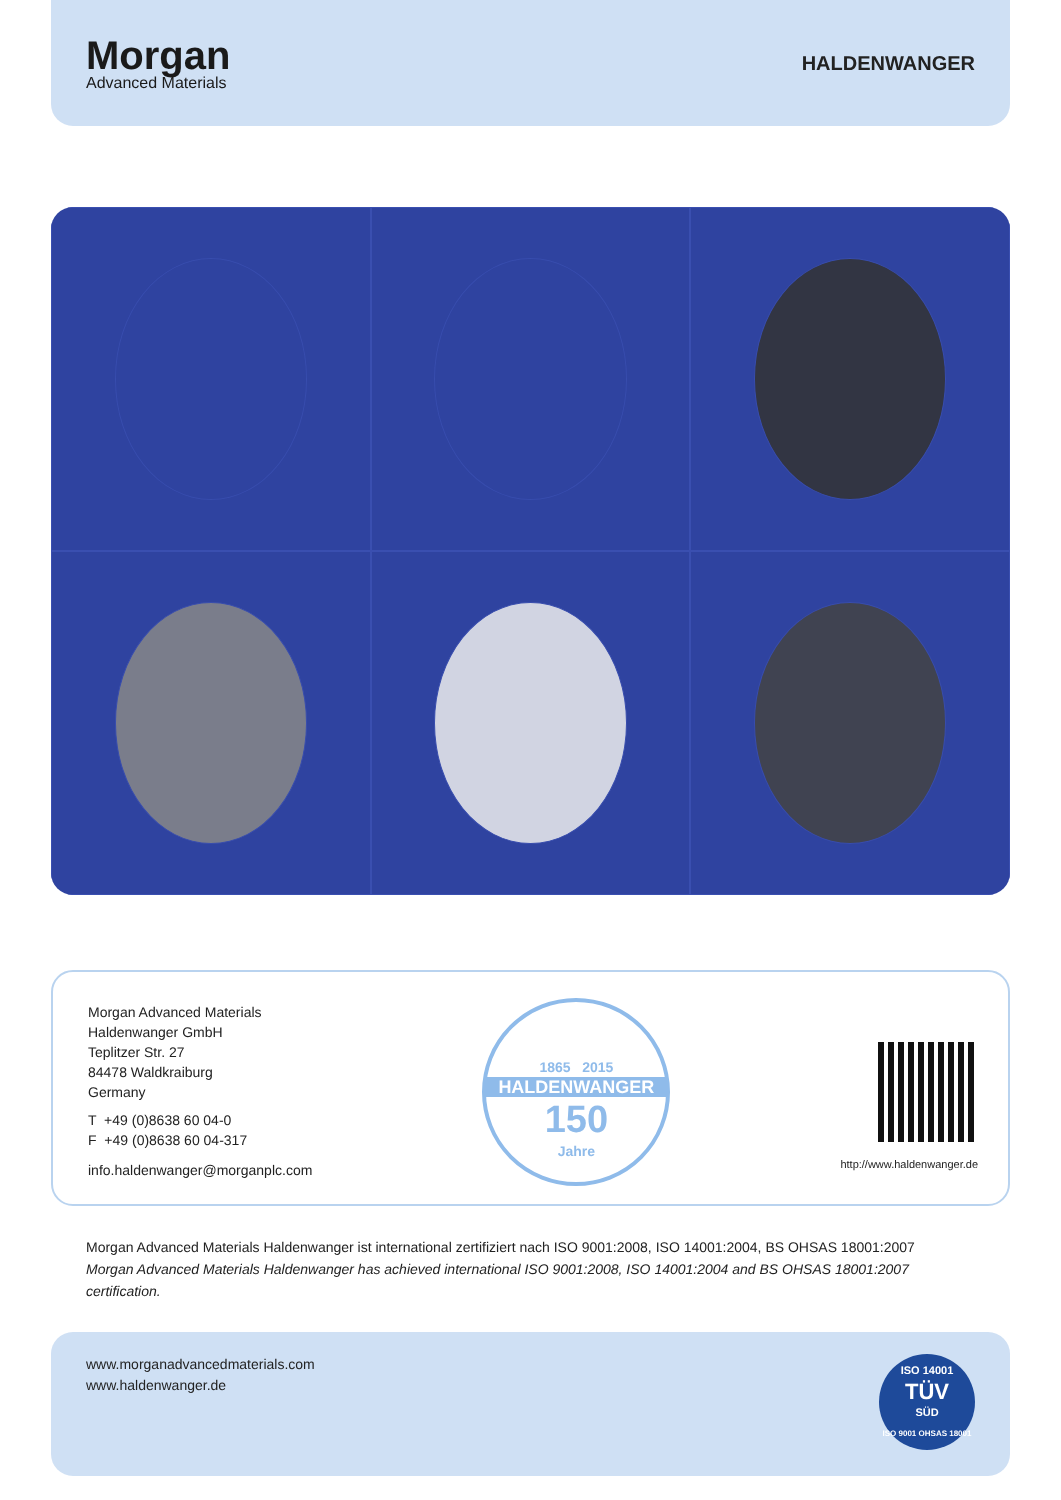Morgan
Advanced Materials
HALDENWANGER
Morgan Advanced Materials
Haldenwanger GmbH
Teplitzer Str. 27
84478 Waldkraiburg
Germany
T +49 (0)8638 60 04-0
F +49 (0)8638 60 04-317
info.haldenwanger@morganplc.com
1865 2015
HALDENWANGER
150
Jahre
http://www.haldenwanger.de
Morgan Advanced Materials Haldenwanger ist international zertifiziert nach ISO 9001:2008, ISO 14001:2004, BS OHSAS 18001:2007
Morgan Advanced Materials Haldenwanger has achieved international ISO 9001:2008, ISO 14001:2004 and BS OHSAS 18001:2007 certification.
www.morganadvancedmaterials.com
www.haldenwanger.de
ISO 14001
TÜV
SÜD
ISO 9001 OHSAS 18001